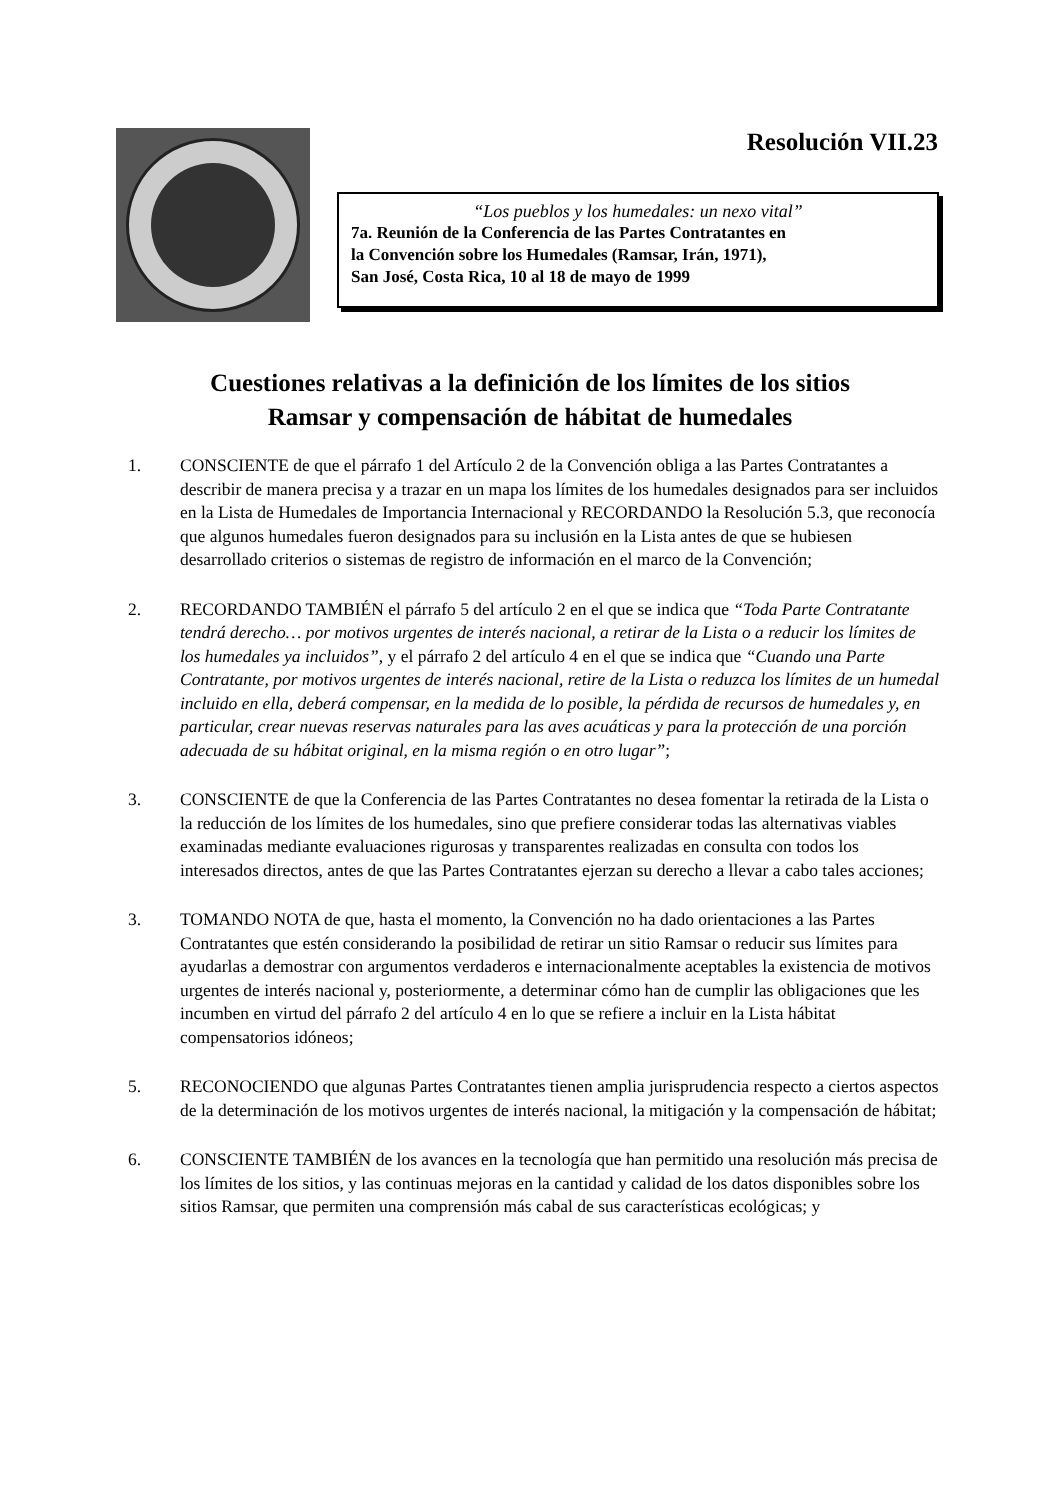Resolución VII.23
“Los pueblos y los humedales: un nexo vital”
7a. Reunión de la Conferencia de las Partes Contratantes en
la Convención sobre los Humedales (Ramsar, Irán, 1971),
San José, Costa Rica, 10 al 18 de mayo de 1999
Cuestiones relativas a la definición de los límites de los sitios
Ramsar y compensación de hábitat de humedales
1. CONSCIENTE de que el párrafo 1 del Artículo 2 de la Convención obliga a las Partes Contratantes a describir de manera precisa y a trazar en un mapa los límites de los humedales designados para ser incluidos en la Lista de Humedales de Importancia Internacional y RECORDANDO la Resolución 5.3, que reconocía que algunos humedales fueron designados para su inclusión en la Lista antes de que se hubiesen desarrollado criterios o sistemas de registro de información en el marco de la Convención;
2. RECORDANDO TAMBIÉN el párrafo 5 del artículo 2 en el que se indica que “Toda Parte Contratante tendrá derecho… por motivos urgentes de interés nacional, a retirar de la Lista o a reducir los límites de los humedales ya incluidos”, y el párrafo 2 del artículo 4 en el que se indica que “Cuando una Parte Contratante, por motivos urgentes de interés nacional, retire de la Lista o reduzca los límites de un humedal incluido en ella, deberá compensar, en la medida de lo posible, la pérdida de recursos de humedales y, en particular, crear nuevas reservas naturales para las aves acuáticas y para la protección de una porción adecuada de su hábitat original, en la misma región o en otro lugar”;
3. CONSCIENTE de que la Conferencia de las Partes Contratantes no desea fomentar la retirada de la Lista o la reducción de los límites de los humedales, sino que prefiere considerar todas las alternativas viables examinadas mediante evaluaciones rigurosas y transparentes realizadas en consulta con todos los interesados directos, antes de que las Partes Contratantes ejerzan su derecho a llevar a cabo tales acciones;
3. TOMANDO NOTA de que, hasta el momento, la Convención no ha dado orientaciones a las Partes Contratantes que estén considerando la posibilidad de retirar un sitio Ramsar o reducir sus límites para ayudarlas a demostrar con argumentos verdaderos e internacionalmente aceptables la existencia de motivos urgentes de interés nacional y, posteriormente, a determinar cómo han de cumplir las obligaciones que les incumben en virtud del párrafo 2 del artículo 4 en lo que se refiere a incluir en la Lista hábitat compensatorios idóneos;
5. RECONOCIENDO que algunas Partes Contratantes tienen amplia jurisprudencia respecto a ciertos aspectos de la determinación de los motivos urgentes de interés nacional, la mitigación y la compensación de hábitat;
6. CONSCIENTE TAMBIÉN de los avances en la tecnología que han permitido una resolución más precisa de los límites de los sitios, y las continuas mejoras en la cantidad y calidad de los datos disponibles sobre los sitios Ramsar, que permiten una comprensión más cabal de sus características ecológicas; y